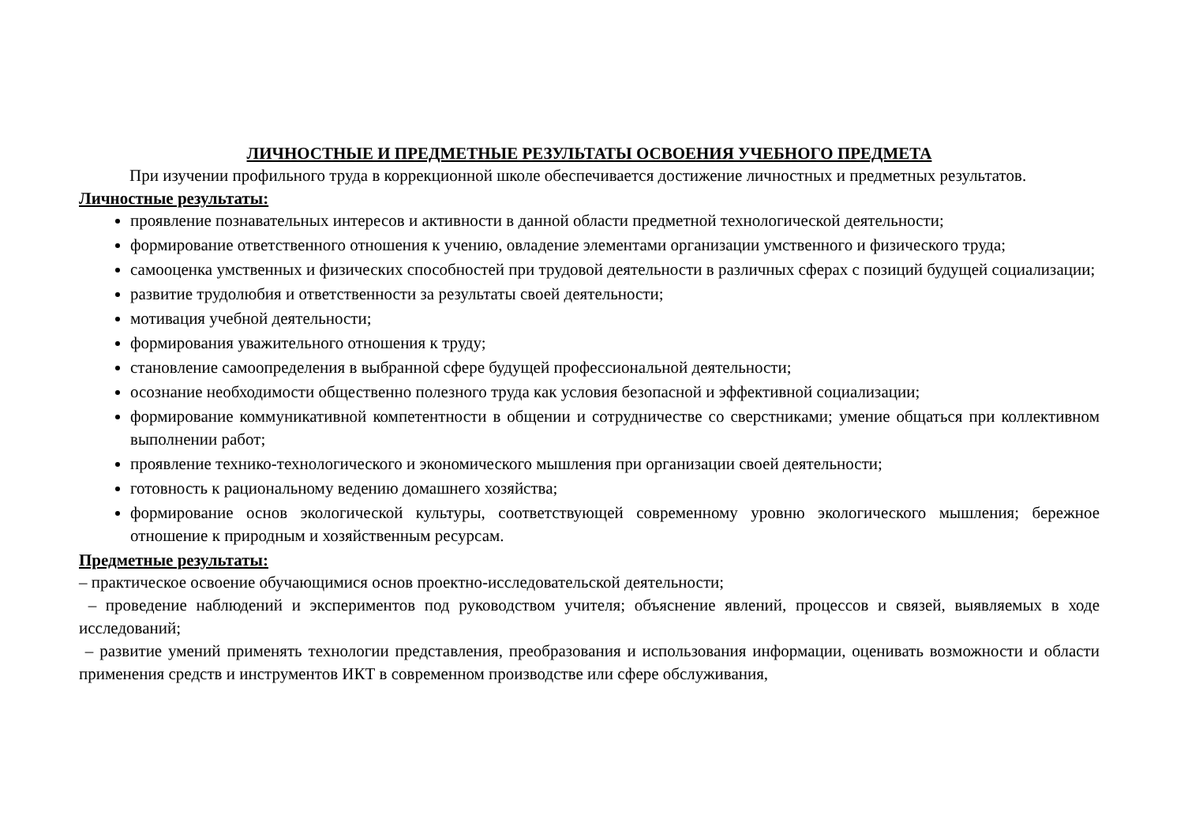ЛИЧНОСТНЫЕ И ПРЕДМЕТНЫЕ РЕЗУЛЬТАТЫ ОСВОЕНИЯ УЧЕБНОГО ПРЕДМЕТА
При изучении профильного труда в коррекционной школе обеспечивается достижение личностных и предметных результатов.
Личностные результаты:
проявление познавательных интересов и активности в данной области предметной технологической деятельности;
формирование ответственного отношения к учению, овладение элементами организации умственного и физического труда;
самооценка умственных и физических способностей при трудовой деятельности в различных сферах с позиций будущей социализации;
развитие трудолюбия и ответственности за результаты своей деятельности;
мотивация учебной деятельности;
формирования уважительного отношения к труду;
становление самоопределения в выбранной сфере будущей профессиональной деятельности;
осознание необходимости общественно полезного труда как условия безопасной и эффективной социализации;
формирование коммуникативной компетентности в общении и сотрудничестве со сверстниками; умение общаться при коллективном выполнении работ;
проявление технико-технологического и экономического мышления при организации своей деятельности;
готовность к рациональному ведению домашнего хозяйства;
формирование основ экологической культуры, соответствующей современному уровню экологического мышления; бережное отношение к природным и хозяйственным ресурсам.
Предметные результаты:
– практическое освоение обучающимися основ проектно-исследовательской деятельности;
– проведение наблюдений и экспериментов под руководством учителя; объяснение явлений, процессов и связей, выявляемых в ходе исследований;
– развитие умений применять технологии представления, преобразования и использования информации, оценивать возможности и области применения средств и инструментов ИКТ в современном производстве или сфере обслуживания,